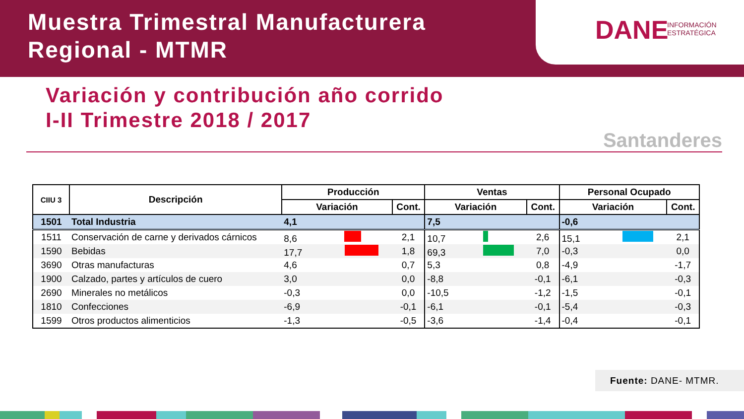Muestra Trimestral Manufacturera
Regional - MTMR
DANE INFORMACIÓN
ESTRATÉGICA
Variación y contribución año corrido
I-II Trimestre 2018 / 2017
Santanderes
| CIIU 3 | Descripción | Producción | | Ventas | | Personal Ocupado | |
| --- | --- | --- | --- | --- | --- | --- | --- |
| | | Variación | Cont. | Variación | Cont. | Variación | Cont. |
| 1501 | Total Industria | 4,1 | | 7,5 | | -0,6 | |
| 1511 | Conservación de carne y derivados cárnicos | 8,6 | 2,1 | 10,7 | 2,6 | 15,1 | 2,1 |
| 1590 | Bebidas | 17,7 | 1,8 | 69,3 | 7,0 | -0,3 | 0,0 |
| 3690 | Otras manufacturas | 4,6 | 0,7 | 5,3 | 0,8 | -4,9 | -1,7 |
| 1900 | Calzado, partes y artículos de cuero | 3,0 | 0,0 | -8,8 | -0,1 | -6,1 | -0,3 |
| 2690 | Minerales no metálicos | -0,3 | 0,0 | -10,5 | -1,2 | -1,5 | -0,1 |
| 1810 | Confecciones | -6,9 | -0,1 | -6,1 | -0,1 | -5,4 | -0,3 |
| 1599 | Otros productos alimenticios | -1,3 | -0,5 | -3,6 | -1,4 | -0,4 | -0,1 |
Fuente: DANE- MTMR.